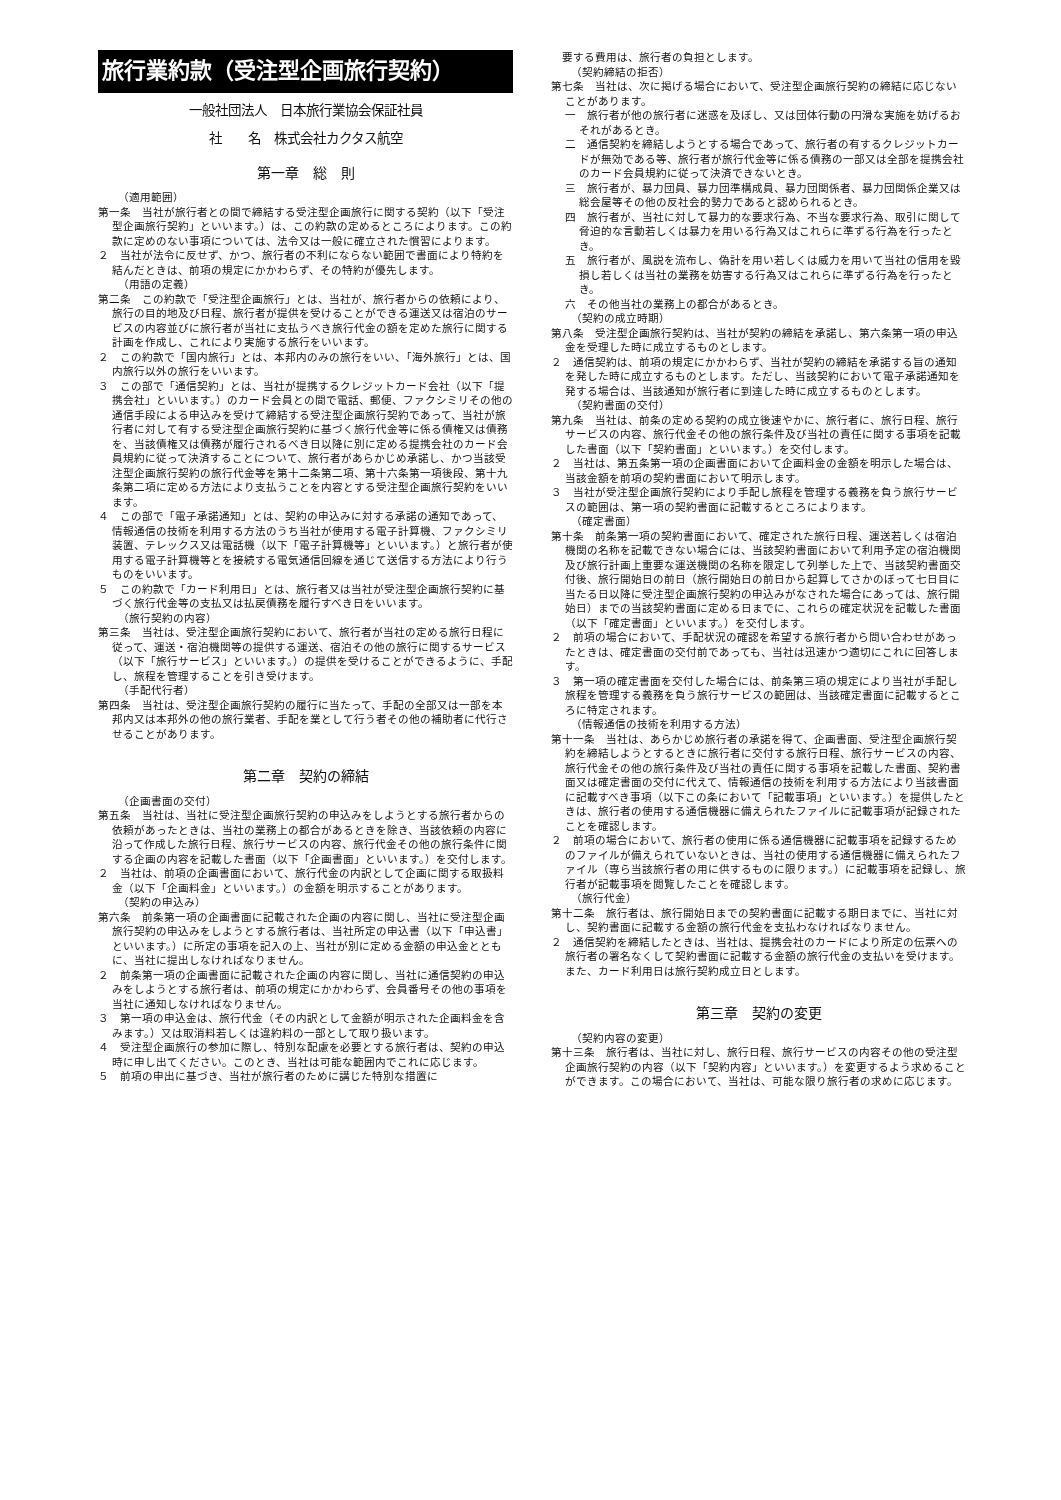旅行業約款（受注型企画旅行契約）
一般社団法人　日本旅行業協会保証社員
社　　名　株式会社カクタス航空
第一章　総　則
（適用範囲）
第一条　当社が旅行者との間で締結する受注型企画旅行に関する契約（以下「受注型企画旅行契約」といいます。）は、この約款の定めるところによります。この約款に定めのない事項については、法令又は一般に確立された慣習によります。
２　当社が法令に反せず、かつ、旅行者の不利にならない範囲で書面により特約を結んだときは、前項の規定にかかわらず、その特約が優先します。
（用語の定義）
第二条　この約款で「受注型企画旅行」とは、当社が、旅行者からの依頼により、旅行の目的地及び日程、旅行者が提供を受けることができる運送又は宿泊のサービスの内容並びに旅行者が当社に支払うべき旅行代金の額を定めた旅行に関する計画を作成し、これにより実施する旅行をいいます。
２　この約款で「国内旅行」とは、本邦内のみの旅行をいい、「海外旅行」とは、国内旅行以外の旅行をいいます。
３　この部で「通信契約」とは、当社が提携するクレジットカード会社（以下「提携会社」といいます。）のカード会員との間で電話、郵便、ファクシミリその他の通信手段による申込みを受けて締結する受注型企画旅行契約であって、当社が旅行者に対して有する受注型企画旅行契約に基づく旅行代金等に係る債権又は債務を、当該債権又は債務が履行されるべき日以降に別に定める提携会社のカード会員規約に従って決済することについて、旅行者があらかじめ承諾し、かつ当該受注型企画旅行契約の旅行代金等を第十二条第二項、第十六条第一項後段、第十九条第二項に定める方法により支払うことを内容とする受注型企画旅行契約をいいます。
４　この部で「電子承諾通知」とは、契約の申込みに対する承諾の通知であって、情報通信の技術を利用する方法のうち当社が使用する電子計算機、ファクシミリ装置、テレックス又は電話機（以下「電子計算機等」といいます。）と旅行者が使用する電子計算機等とを接続する電気通信回線を通じて送信する方法により行うものをいいます。
５　この約款で「カード利用日」とは、旅行者又は当社が受注型企画旅行契約に基づく旅行代金等の支払又は払戻債務を履行すべき日をいいます。
（旅行契約の内容）
第三条　当社は、受注型企画旅行契約において、旅行者が当社の定める旅行日程に従って、運送・宿泊機関等の提供する運送、宿泊その他の旅行に関するサービス（以下「旅行サービス」といいます。）の提供を受けることができるように、手配し、旅程を管理することを引き受けます。
（手配代行者）
第四条　当社は、受注型企画旅行契約の履行に当たって、手配の全部又は一部を本邦内又は本邦外の他の旅行業者、手配を業として行う者その他の補助者に代行させることがあります。
第二章　契約の締結
（企画書面の交付）
第五条　当社は、当社に受注型企画旅行契約の申込みをしようとする旅行者からの依頼があったときは、当社の業務上の都合があるときを除き、当該依頼の内容に沿って作成した旅行日程、旅行サービスの内容、旅行代金その他の旅行条件に関する企画の内容を記載した書面（以下「企画書面」といいます。）を交付します。
２　当社は、前項の企画書面において、旅行代金の内訳として企画に関する取扱料金（以下「企画料金」といいます。）の金額を明示することがあります。
（契約の申込み）
第六条　前条第一項の企画書面に記載された企画の内容に関し、当社に受注型企画旅行契約の申込みをしようとする旅行者は、当社所定の申込書（以下「申込書」といいます。）に所定の事項を記入の上、当社が別に定める金額の申込金とともに、当社に提出しなければなりません。
２　前条第一項の企画書面に記載された企画の内容に関し、当社に通信契約の申込みをしようとする旅行者は、前項の規定にかかわらず、会員番号その他の事項を当社に通知しなければなりません。
３　第一項の申込金は、旅行代金（その内訳として金額が明示された企画料金を含みます。）又は取消料若しくは違約料の一部として取り扱います。
４　受注型企画旅行の参加に際し、特別な配慮を必要とする旅行者は、契約の申込時に申し出てください。このとき、当社は可能な範囲内でこれに応じます。
５　前項の申出に基づき、当社が旅行者のために講じた特別な措置に
　要する費用は、旅行者の負担とします。
（契約締結の拒否）
第七条　当社は、次に掲げる場合において、受注型企画旅行契約の締結に応じないことがあります。
一　旅行者が他の旅行者に迷惑を及ぼし、又は団体行動の円滑な実施を妨げるおそれがあるとき。
二　通信契約を締結しようとする場合であって、旅行者の有するクレジットカードが無効である等、旅行者が旅行代金等に係る債務の一部又は全部を提携会社のカード会員規約に従って決済できないとき。
三　旅行者が、暴力団員、暴力団準構成員、暴力団関係者、暴力団関係企業又は総会屋等その他の反社会的勢力であると認められるとき。
四　旅行者が、当社に対して暴力的な要求行為、不当な要求行為、取引に関して脅迫的な言動若しくは暴力を用いる行為又はこれらに準ずる行為を行ったとき。
五　旅行者が、風説を流布し、偽計を用い若しくは威力を用いて当社の信用を毀損し若しくは当社の業務を妨害する行為又はこれらに準ずる行為を行ったとき。
六　その他当社の業務上の都合があるとき。
（契約の成立時期）
第八条　受注型企画旅行契約は、当社が契約の締結を承諾し、第六条第一項の申込金を受理した時に成立するものとします。
２　通信契約は、前項の規定にかかわらず、当社が契約の締結を承諾する旨の通知を発した時に成立するものとします。ただし、当該契約において電子承諾通知を発する場合は、当該通知が旅行者に到達した時に成立するものとします。
（契約書面の交付）
第九条　当社は、前条の定める契約の成立後速やかに、旅行者に、旅行日程、旅行サービスの内容、旅行代金その他の旅行条件及び当社の責任に関する事項を記載した書面（以下「契約書面」といいます。）を交付します。
２　当社は、第五条第一項の企画書面において企画料金の金額を明示した場合は、当該金額を前項の契約書面において明示します。
３　当社が受注型企画旅行契約により手配し旅程を管理する義務を負う旅行サービスの範囲は、第一項の契約書面に記載するところによります。
（確定書面）
第十条　前条第一項の契約書面において、確定された旅行日程、運送若しくは宿泊機関の名称を記載できない場合には、当該契約書面において利用予定の宿泊機関及び旅行計画上重要な運送機関の名称を限定して列挙した上で、当該契約書面交付後、旅行開始日の前日（旅行開始日の前日から起算してさかのぼって七日目に当たる日以降に受注型企画旅行契約の申込みがなされた場合にあっては、旅行開始日）までの当該契約書面に定める日までに、これらの確定状況を記載した書面（以下「確定書面」といいます。）を交付します。
２　前項の場合において、手配状況の確認を希望する旅行者から問い合わせがあったときは、確定書面の交付前であっても、当社は迅速かつ適切にこれに回答します。
３　第一項の確定書面を交付した場合には、前条第三項の規定により当社が手配し旅程を管理する義務を負う旅行サービスの範囲は、当該確定書面に記載するところに特定されます。
（情報通信の技術を利用する方法）
第十一条　当社は、あらかじめ旅行者の承諾を得て、企画書面、受注型企画旅行契約を締結しようとするときに旅行者に交付する旅行日程、旅行サービスの内容、旅行代金その他の旅行条件及び当社の責任に関する事項を記載した書面、契約書面又は確定書面の交付に代えて、情報通信の技術を利用する方法により当該書面に記載すべき事項（以下この条において「記載事項」といいます。）を提供したときは、旅行者の使用する通信機器に備えられたファイルに記載事項が記録されたことを確認します。
２　前項の場合において、旅行者の使用に係る通信機器に記載事項を記録するためのファイルが備えられていないときは、当社の使用する通信機器に備えられたファイル（専ら当該旅行者の用に供するものに限ります。）に記載事項を記録し、旅行者が記載事項を閲覧したことを確認します。
（旅行代金）
第十二条　旅行者は、旅行開始日までの契約書面に記載する期日までに、当社に対し、契約書面に記載する金額の旅行代金を支払わなければなりません。
２　通信契約を締結したときは、当社は、提携会社のカードにより所定の伝票への旅行者の署名なくして契約書面に記載する金額の旅行代金の支払いを受けます。また、カード利用日は旅行契約成立日とします。
第三章　契約の変更
（契約内容の変更）
第十三条　旅行者は、当社に対し、旅行日程、旅行サービスの内容その他の受注型企画旅行契約の内容（以下「契約内容」といいます。）を変更するよう求めることができます。この場合において、当社は、可能な限り旅行者の求めに応じます。